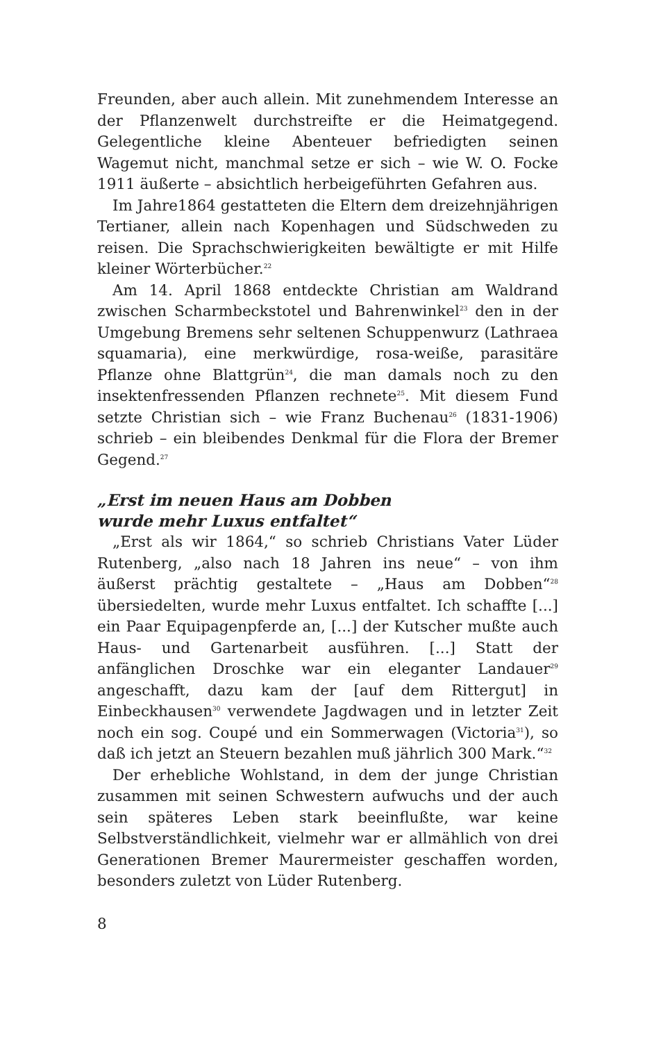Freunden, aber auch allein. Mit zunehmendem Interesse an der Pflanzenwelt durchstreifte er die Heimatgegend. Gelegentliche kleine Abenteuer befriedigten seinen Wagemut nicht, manchmal setze er sich – wie W. O. Focke 1911 äußerte – absichtlich herbeigeführten Gefahren aus.
Im Jahre1864 gestatteten die Eltern dem dreizehnjährigen Tertianer, allein nach Kopenhagen und Südschweden zu reisen. Die Sprachschwierigkeiten bewältigte er mit Hilfe kleiner Wörterbücher.<sup>22</sup>
Am 14. April 1868 entdeckte Christian am Waldrand zwischen Scharmbeckstotel und Bahrenwinkel<sup>23</sup> den in der Umgebung Bremens sehr seltenen Schuppenwurz (Lathraea squamaria), eine merkwürdige, rosa-weiße, parasitäre Pflanze ohne Blattgrün<sup>24</sup>, die man damals noch zu den insektenfressenden Pflanzen rechnete<sup>25</sup>. Mit diesem Fund setzte Christian sich – wie Franz Buchenau<sup>26</sup> (1831-1906) schrieb – ein bleibendes Denkmal für die Flora der Bremer Gegend.<sup>27</sup>
„Erst im neuen Haus am Dobben
wurde mehr Luxus entfaltet“
„Erst als wir 1864,“ so schrieb Christians Vater Lüder Rutenberg, „also nach 18 Jahren ins neue“ – von ihm äußerst prächtig gestaltete – „Haus am Dobben“<sup>28</sup> übersiedelten, wurde mehr Luxus entfaltet. Ich schaffte [...] ein Paar Equipagenpferde an, [...] der Kutscher mußte auch Haus- und Gartenarbeit ausführen. [...] Statt der anfänglichen Droschke war ein eleganter Landauer<sup>29</sup> angeschafft, dazu kam der [auf dem Rittergut] in Einbeckhausen<sup>30</sup> verwendete Jagdwagen und in letzter Zeit noch ein sog. Coupé und ein Sommerwagen (Victoria<sup>31</sup>), so daß ich jetzt an Steuern bezahlen muß jährlich 300 Mark.“<sup>32</sup>
Der erhebliche Wohlstand, in dem der junge Christian zusammen mit seinen Schwestern aufwuchs und der auch sein späteres Leben stark beeinflußte, war keine Selbstverständlichkeit, vielmehr war er allmählich von drei Generationen Bremer Maurermeister geschaffen worden, besonders zuletzt von Lüder Rutenberg.
8